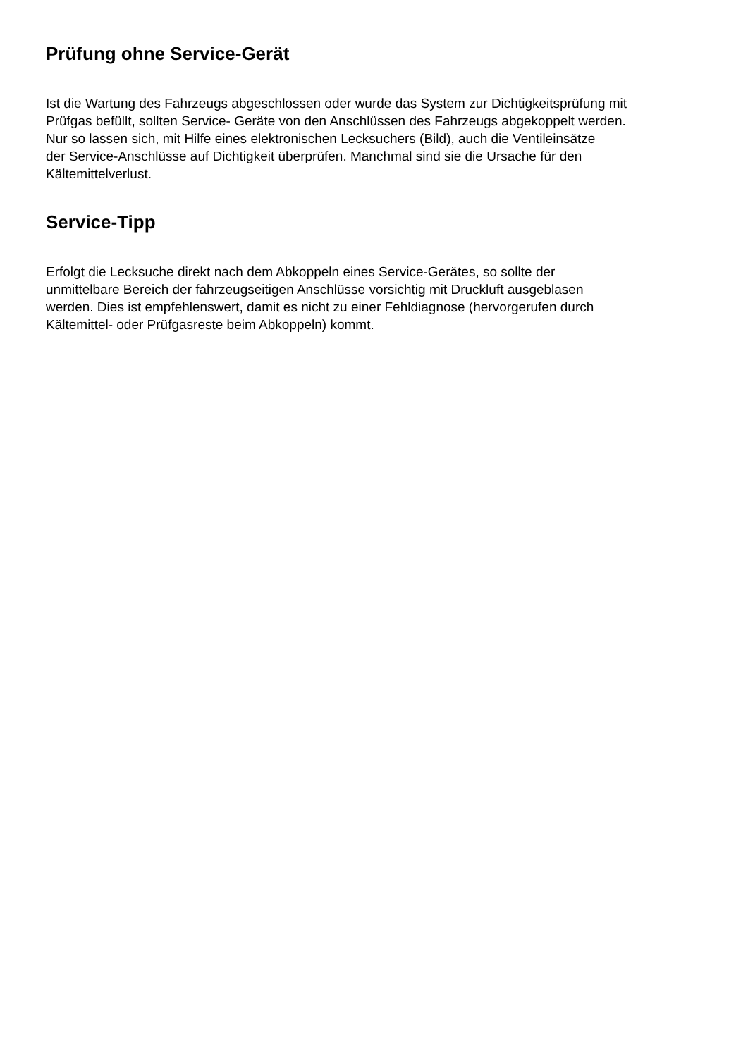Prüfung ohne Service-Gerät
Ist die Wartung des Fahrzeugs abgeschlossen oder wurde das System zur Dichtigkeitsprüfung mit
Prüfgas befüllt, sollten Service- Geräte von den Anschlüssen des Fahrzeugs abgekoppelt werden.
Nur so lassen sich, mit Hilfe eines elektronischen Lecksuchers (Bild), auch die Ventileinsätze
der Service-Anschlüsse auf Dichtigkeit überprüfen. Manchmal sind sie die Ursache für den
Kältemittelverlust.
Service-Tipp
Erfolgt die Lecksuche direkt nach dem Abkoppeln eines Service-Gerätes, so sollte der
unmittelbare Bereich der fahrzeugseitigen Anschlüsse vorsichtig mit Druckluft ausgeblasen
werden. Dies ist empfehlenswert, damit es nicht zu einer Fehldiagnose (hervorgerufen durch
Kältemittel- oder Prüfgasreste beim Abkoppeln) kommt.